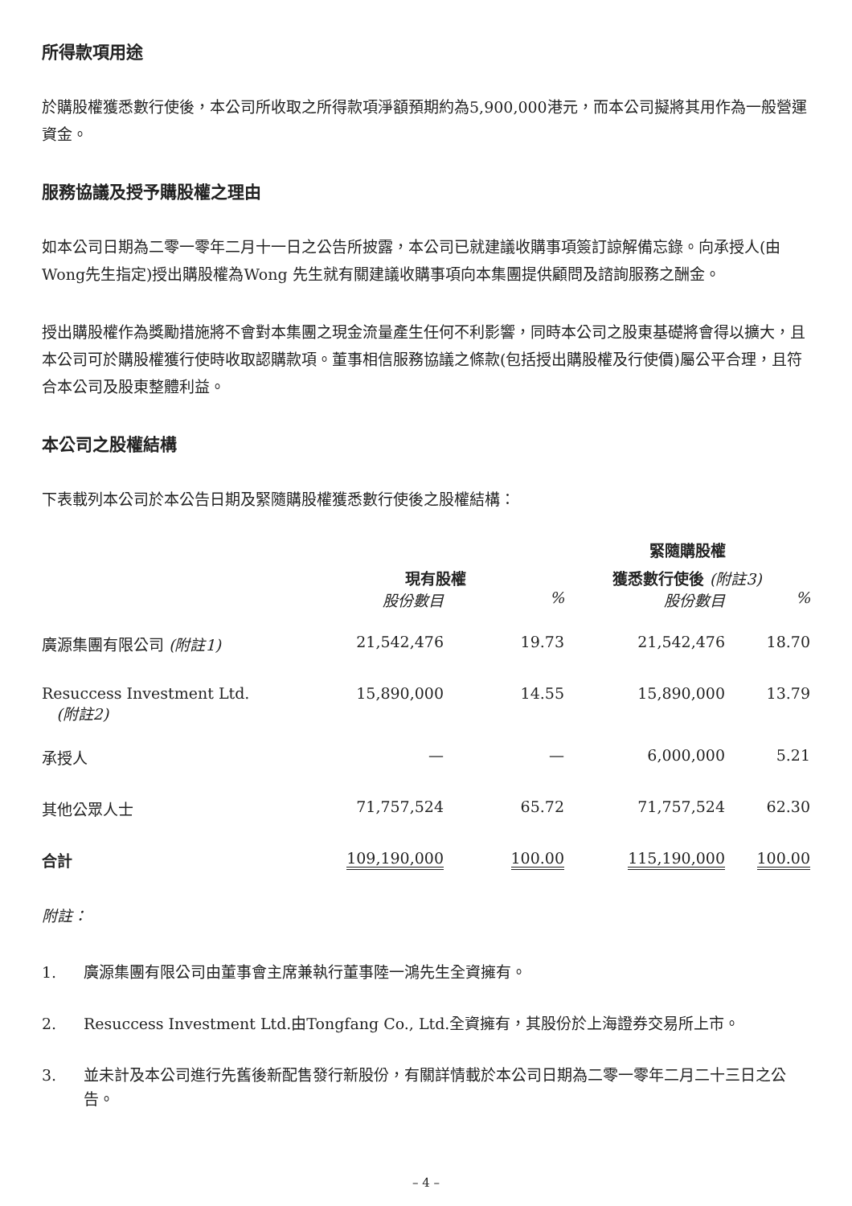所得款項用途
於購股權獲悉數行使後，本公司所收取之所得款項淨額預期約為5,900,000港元，而本公司擬將其用作為一般營運資金。
服務協議及授予購股權之理由
如本公司日期為二零一零年二月十一日之公告所披露，本公司已就建議收購事項簽訂諒解備忘錄。向承授人(由Wong先生指定)授出購股權為Wong 先生就有關建議收購事項向本集團提供顧問及諮詢服務之酬金。
授出購股權作為獎勵措施將不會對本集團之現金流量產生任何不利影響，同時本公司之股東基礎將會得以擴大，且本公司可於購股權獲行使時收取認購款項。董事相信服務協議之條款(包括授出購股權及行使價)屬公平合理，且符合本公司及股東整體利益。
本公司之股權結構
下表載列本公司於本公告日期及緊隨購股權獲悉數行使後之股權結構：
| | | | 緊隨購股權 | |
| --- | --- | --- | --- | --- |
| | 現有股權 | | 獲悉數行使後 (附註3) | |
| | 股份數目 | % | 股份數目 | % |
| 廣源集團有限公司 (附註1) | 21,542,476 | 19.73 | 21,542,476 | 18.70 |
| Resuccess Investment Ltd. (附註2) | 15,890,000 | 14.55 | 15,890,000 | 13.79 |
| 承授人 | — | — | 6,000,000 | 5.21 |
| 其他公眾人士 | 71,757,524 | 65.72 | 71,757,524 | 62.30 |
| 合計 | 109,190,000 | 100.00 | 115,190,000 | 100.00 |
附註：
1. 廣源集團有限公司由董事會主席兼執行董事陸一鴻先生全資擁有。
2. Resuccess Investment Ltd.由Tongfang Co., Ltd.全資擁有，其股份於上海證券交易所上市。
3. 並未計及本公司進行先舊後新配售發行新股份，有關詳情載於本公司日期為二零一零年二月二十三日之公告。
– 4 –